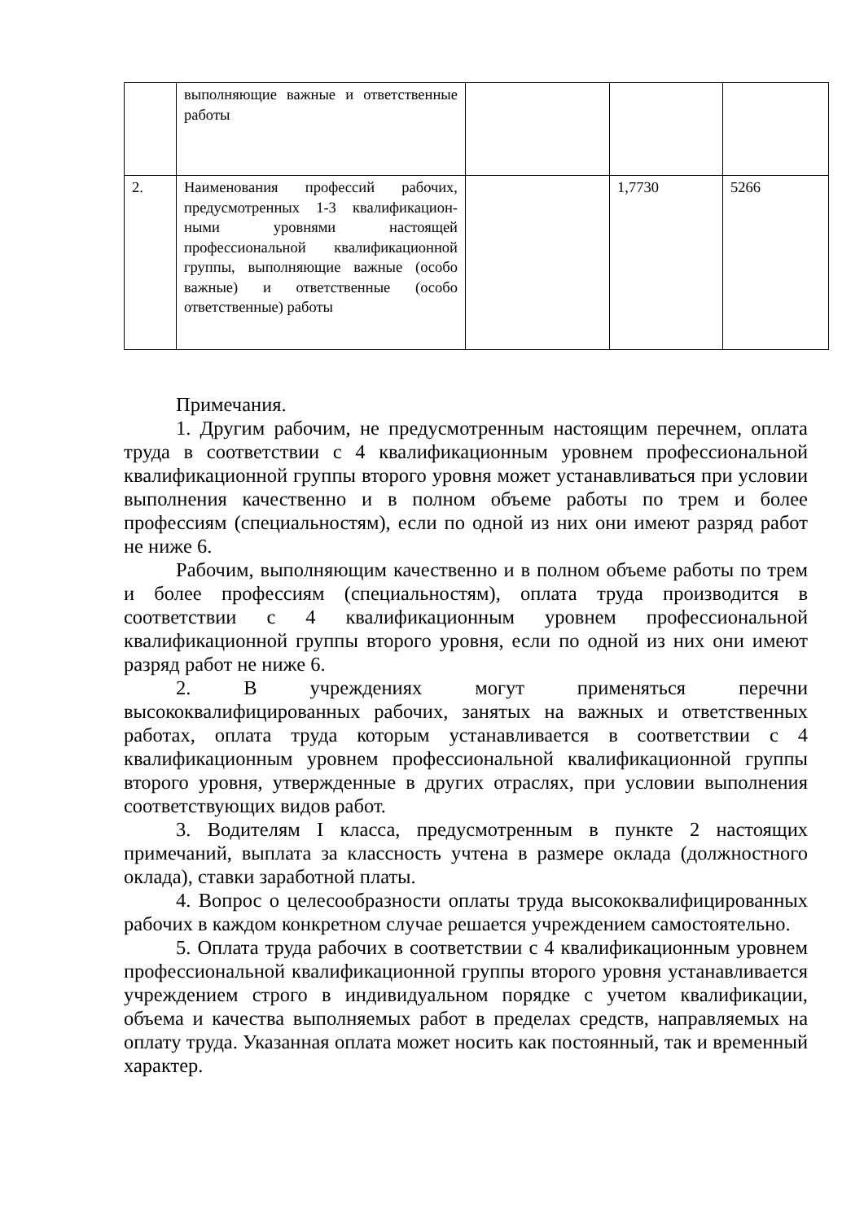| | выполняющие важные и ответственные работы | | | |
| 2. | Наименования профессий рабочих, предусмотренных 1-3 квалификацион-ными уровнями настоящей профессиональной квалификационной группы, выполняющие важные (особо важные) и ответственные (особо ответственные) работы | | 1,7730 | 5266 |
Примечания.
1. Другим рабочим, не предусмотренным настоящим перечнем, оплата труда в соответствии с 4 квалификационным уровнем профессиональной квалификационной группы второго уровня может устанавливаться при условии выполнения качественно и в полном объеме работы по трем и более профессиям (специальностям), если по одной из них они имеют разряд работ не ниже 6.
Рабочим, выполняющим качественно и в полном объеме работы по трем и более профессиям (специальностям), оплата труда производится в соответствии с 4 квалификационным уровнем профессиональной квалификационной группы второго уровня, если по одной из них они имеют разряд работ не ниже 6.
2. В учреждениях могут применяться перечни высококвалифицированных рабочих, занятых на важных и ответственных работах, оплата труда которым устанавливается в соответствии с 4 квалификационным уровнем профессиональной квалификационной группы второго уровня, утвержденные в других отраслях, при условии выполнения соответствующих видов работ.
3. Водителям I класса, предусмотренным в пункте 2 настоящих примечаний, выплата за классность учтена в размере оклада (должностного оклада), ставки заработной платы.
4. Вопрос о целесообразности оплаты труда высококвалифицированных рабочих в каждом конкретном случае решается учреждением самостоятельно.
5. Оплата труда рабочих в соответствии с 4 квалификационным уровнем профессиональной квалификационной группы второго уровня устанавливается учреждением строго в индивидуальном порядке с учетом квалификации, объема и качества выполняемых работ в пределах средств, направляемых на оплату труда. Указанная оплата может носить как постоянный, так и временный характер.